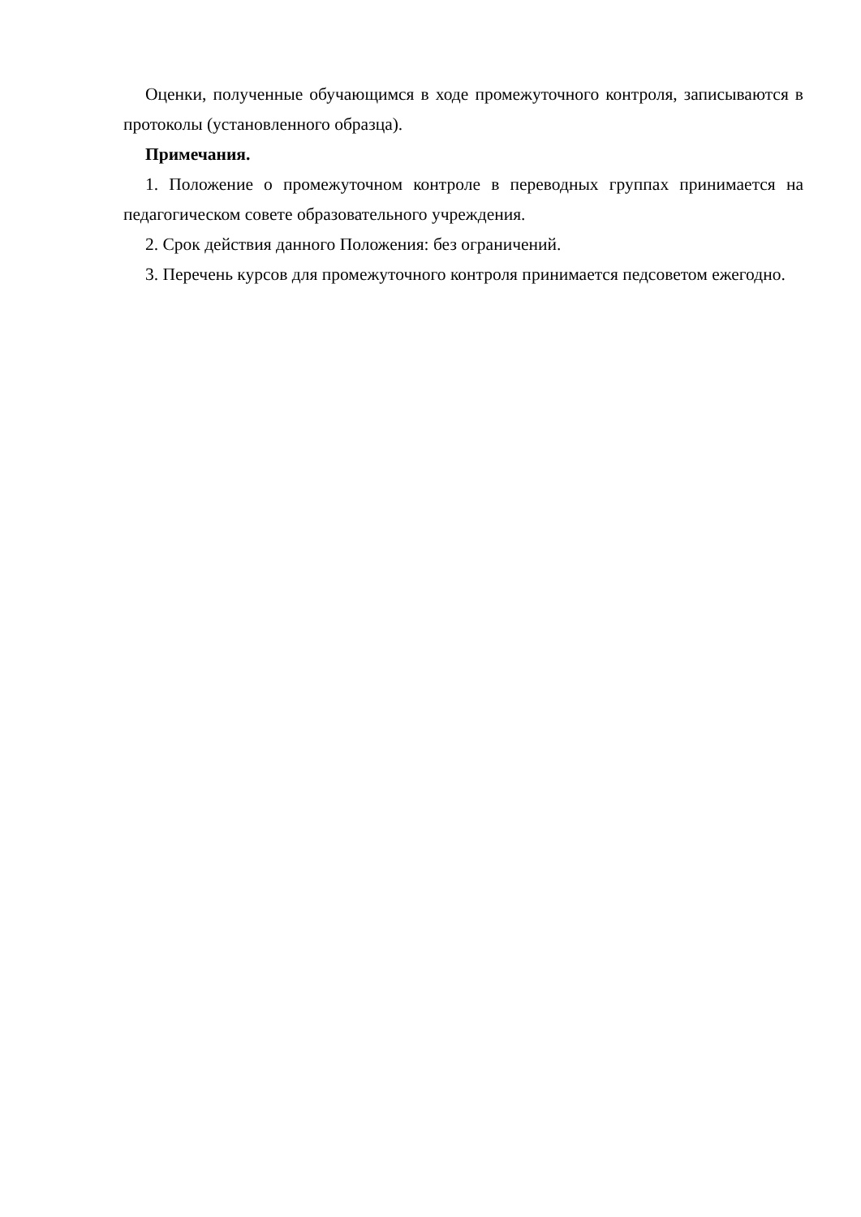Оценки, полученные обучающимся в ходе промежуточного контроля, записываются в протоколы (установленного образца).
Примечания.
1. Положение о промежуточном контроле в переводных группах принимается на педагогическом совете образовательного учреждения.
2. Срок действия данного Положения: без ограничений.
3. Перечень курсов для промежуточного контроля принимается педсоветом ежегодно.